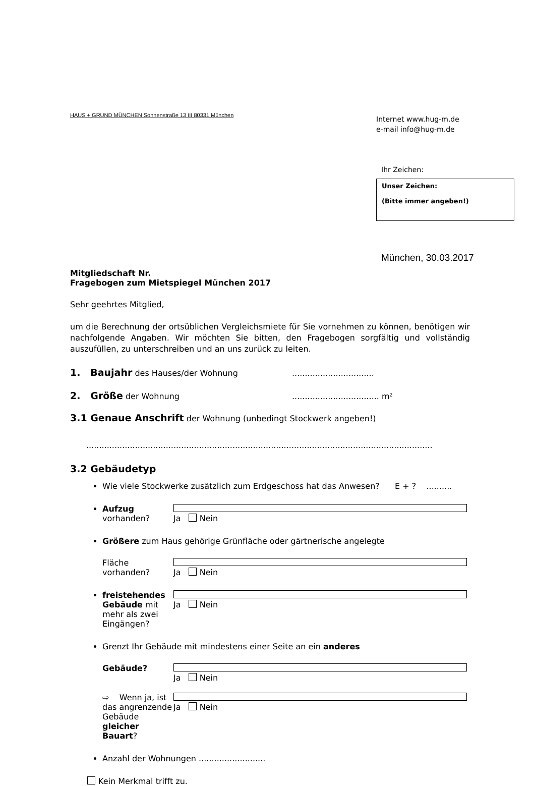HAUS + GRUND MÜNCHEN Sonnenstraße 13 III 80331 München
Internet www.hug-m.de
e-mail info@hug-m.de
Ihr Zeichen:
Unser Zeichen:
(Bitte immer angeben!)
München, 30.03.2017
Mitgliedschaft Nr.
Fragebogen zum Mietspiegel München 2017
Sehr geehrtes Mitglied,
um die Berechnung der ortsüblichen Vergleichsmiete für Sie vornehmen zu können, benötigen wir nachfolgende Angaben. Wir möchten Sie bitten, den Fragebogen sorgfältig und vollständig auszufüllen, zu unterschreiben und an uns zurück zu leiten.
1. Baujahr des Hauses/der Wohnung................................
2. Größe der Wohnung.................................. m²
3.1 Genaue Anschrift der Wohnung (unbedingt Stockwerk angeben!)
.......................................................................................................................................
3.2 Gebäudetyp
Wie viele Stockwerke zusätzlich zum Erdgeschoss hat das Anwesen? E + ? ..........
Aufzug vorhanden? Ja Nein
Größere zum Haus gehörige Grünfläche oder gärtnerische angelegte
Fläche vorhanden? Ja Nein
freistehendes Gebäude mit mehr als zwei Eingängen? Ja Nein
Grenzt Ihr Gebäude mit mindestens einer Seite an ein anderes
Gebäude? Ja Nein
⇨ Wenn ja, ist das angrenzende Gebäude gleicher Bauart? Ja Nein
Anzahl der Wohnungen ..........................
Kein Merkmal trifft zu.